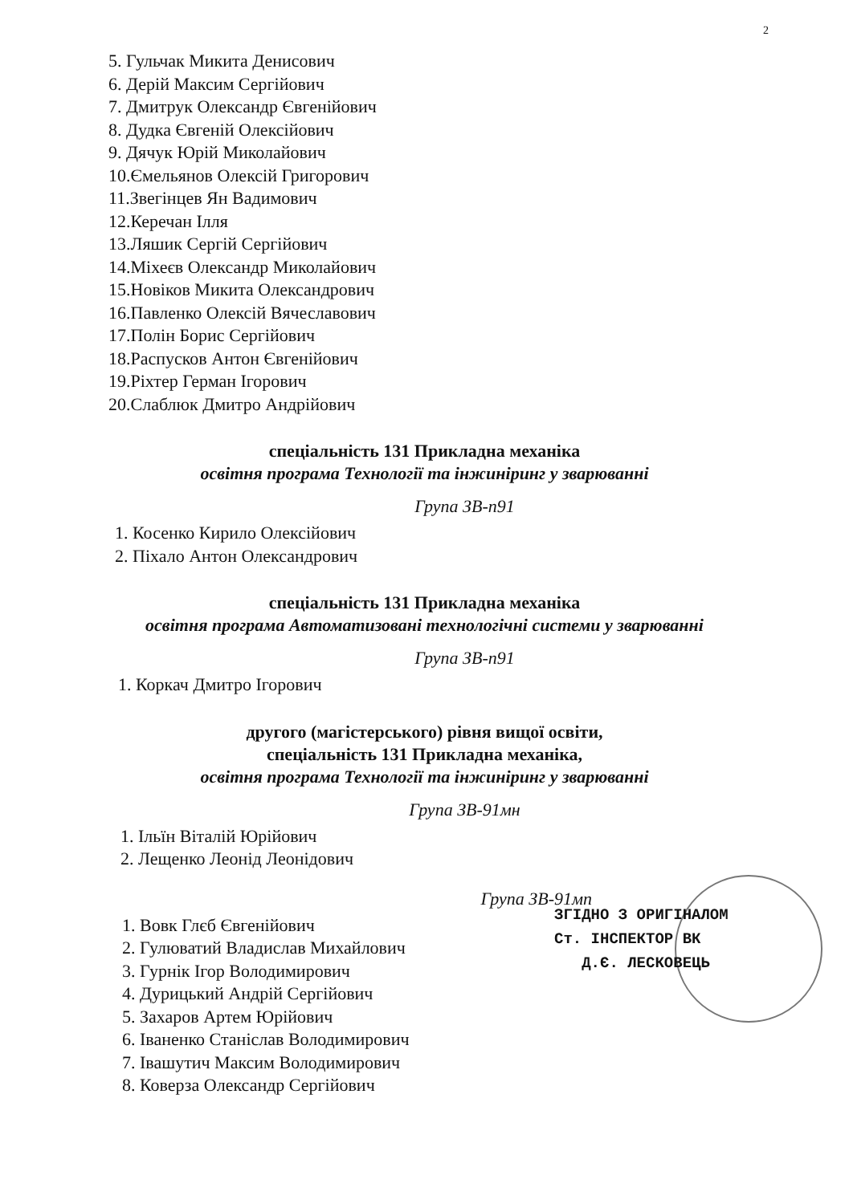2
5. Гульчак Микита Денисович
6. Дерій Максим Сергійович
7. Дмитрук Олександр Євгенійович
8. Дудка Євгеній Олексійович
9. Дячук Юрій Миколайович
10.Ємельянов Олексій Григорович
11.Звегінцев Ян Вадимович
12.Керечан Ілля
13.Ляшик Сергій Сергійович
14.Міхеєв Олександр Миколайович
15.Новіков Микита Олександрович
16.Павленко Олексій Вячеславович
17.Полін Борис Сергійович
18.Распусков Антон Євгенійович
19.Ріхтер Герман Ігорович
20.Слаблюк Дмитро Андрійович
спеціальність 131 Прикладна механіка
освітня програма Технології та інжиніринг у зварюванні
Група ЗВ-п91
1. Косенко Кирило Олексійович
2. Піхало Антон Олександрович
спеціальність 131 Прикладна механіка
освітня програма Автоматизовані технологічні системи у зварюванні
Група ЗВ-п91
1. Коркач Дмитро Ігорович
другого (магістерського) рівня вищої освіти,
спеціальність 131 Прикладна механіка,
освітня програма Технології та інжиніринг у зварюванні
Група ЗВ-91мн
1. Ільїн Віталій Юрійович
2. Лещенко Леонід Леонідович
Група ЗВ-91мп
1. Вовк Глєб Євгенійович
2. Гулюватий Владислав Михайлович
3. Гурнік Ігор Володимирович
4. Дурицький Андрій Сергійович
5. Захаров Артем Юрійович
6. Іваненко Станіслав Володимирович
7. Івашутич Максим Володимирович
8. Коверза Олександр Сергійович
ЗГІДНО З ОРИГІНАЛОМ
Ст. ІНСПЕКТОР ВК
Д.Є. ЛЕСКОВЕЦЬ